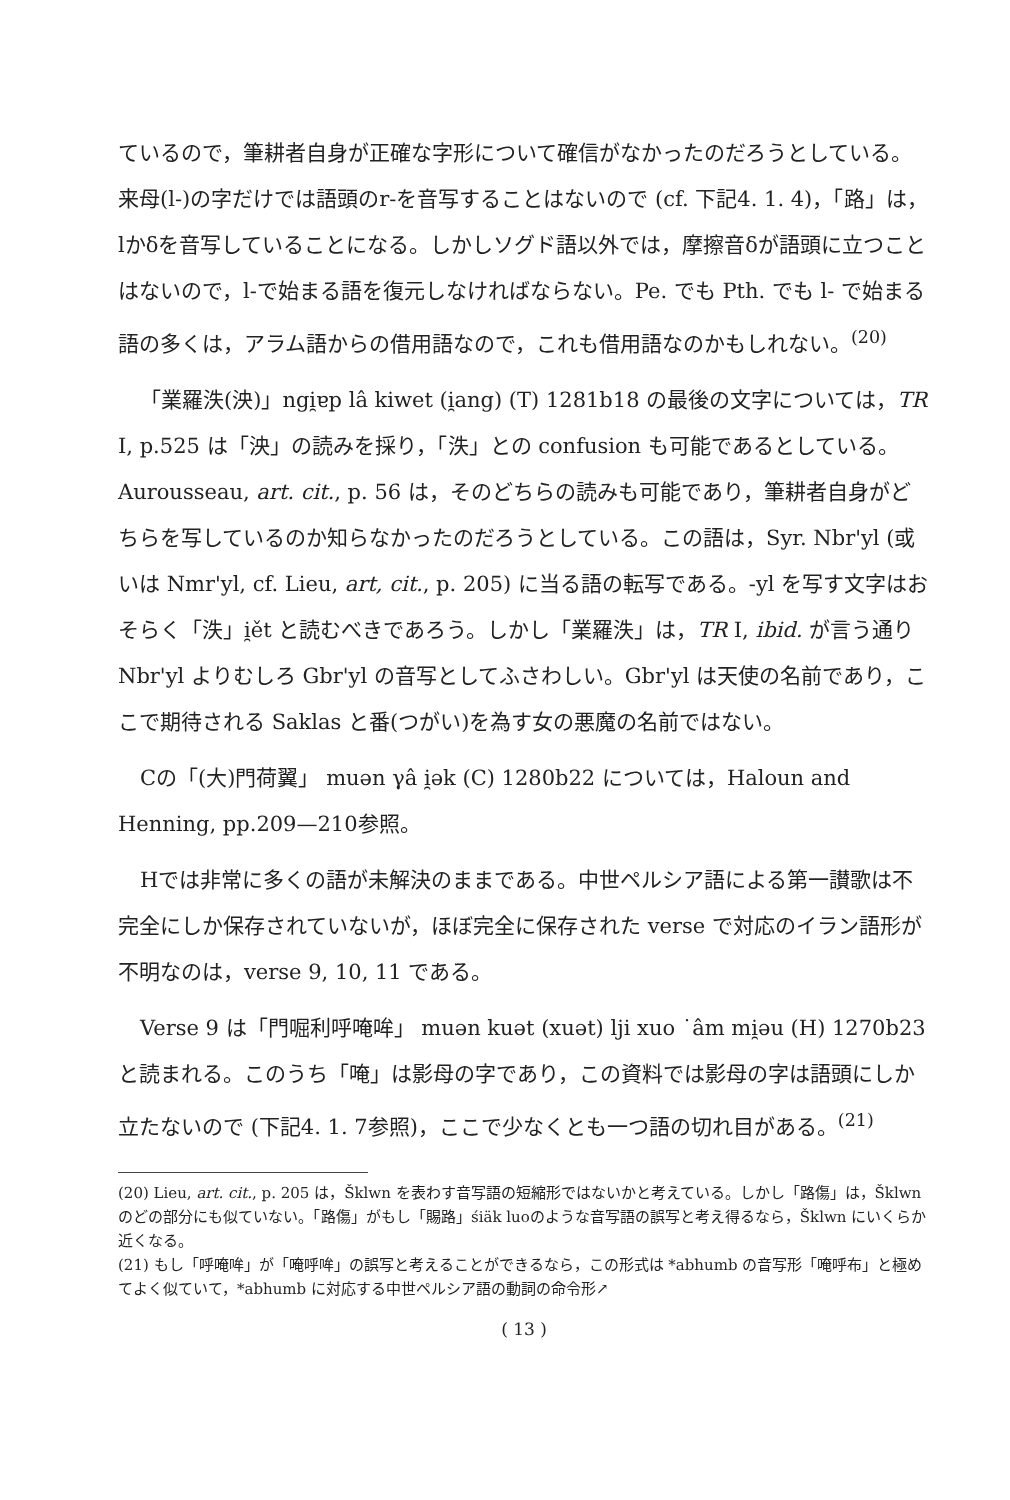ているので，筆耕者自身が正確な字形について確信がなかったのだろうとしている。来母(l-)の字だけでは語頭のr-を音写することはないので (cf. 下記4. 1. 4)，「路」は，lかδを音写していることになる。しかしソグド語以外では，摩擦音δが語頭に立つことはないので，l-で始まる語を復元しなければならない。Pe. でも Pth. でも l- で始まる語の多くは，アラム語からの借用語なので，これも借用語なのかもしれない。<sup>(20)</sup>
「業羅泆(泱)」ngi̯ɐp lâ kiwet (i̯ang) (T) 1281b18 の最後の文字については，TR I, p.525 は「泱」の読みを採り，「泆」との confusion も可能であるとしている。Aurousseau, art. cit., p. 56 は，そのどちらの読みも可能であり，筆耕者自身がどちらを写しているのか知らなかったのだろうとしている。この語は，Syr. Nbr'yl (或いは Nmr'yl, cf. Lieu, art, cit., p. 205) に当る語の転写である。-yl を写す文字はおそらく「泆」i̯ět と読むべきであろう。しかし「業羅泆」は，TR I, ibid. が言う通り Nbr'yl よりむしろ Gbr'yl の音写としてふさわしい。Gbr'yl は天使の名前であり，ここで期待される Saklas と番(つがい)を為す女の悪魔の名前ではない。
Cの「(大)門荷翼」 muən γâ i̯ək (C) 1280b22 については，Haloun and Henning, pp.209—210参照。
Hでは非常に多くの語が未解決のままである。中世ペルシア語による第一讃歌は不完全にしか保存されていないが，ほぼ完全に保存された verse で対応のイラン語形が不明なのは，verse 9, 10, 11 である。
Verse 9 は「門啒利呼唵哞」 muən kuət (xuət) lji xuo ˙âm mi̯əu (H) 1270b23 と読まれる。このうち「唵」は影母の字であり，この資料では影母の字は語頭にしか立たないので (下記4. 1. 7参照)，ここで少なくとも一つ語の切れ目がある。<sup>(21)</sup>
(20) Lieu, art. cit., p. 205 は，Šklwn を表わす音写語の短縮形ではないかと考えている。しかし「路傷」は，Šklwn のどの部分にも似ていない。「路傷」がもし「賜路」śiäk luoのような音写語の誤写と考え得るなら，Šklwn にいくらか近くなる。
(21) もし「呼唵哞」が「唵呼哞」の誤写と考えることができるなら，この形式は *abhumb の音写形「唵呼布」と極めてよく似ていて，*abhumb に対応する中世ペルシア語の動詞の命令形↗
( 13 )